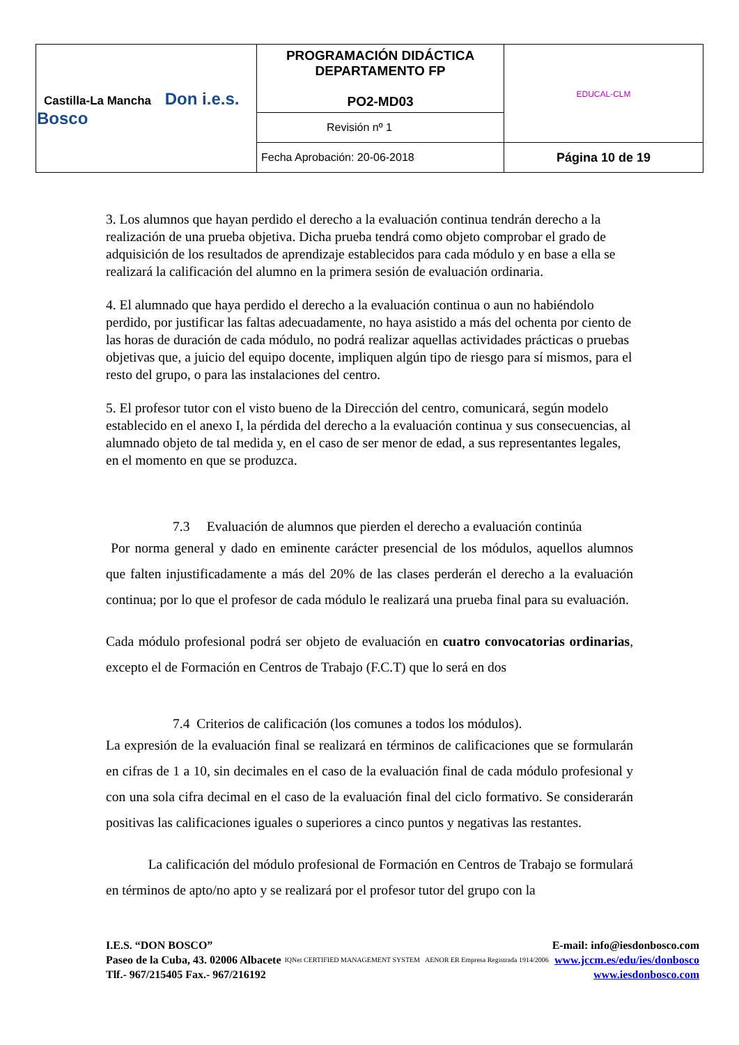| Castilla-La Mancha Don i.e.s. Bosco | PROGRAMACIÓN DIDÁCTICA DEPARTAMENTO FP PO2-MD03 | EDUCAL-CLM |
| | Revisión nº 1 | |
| | Fecha Aprobación: 20-06-2018 | Página 10 de 19 |
3. Los alumnos que hayan perdido el derecho a la evaluación continua tendrán derecho a la realización de una prueba objetiva. Dicha prueba tendrá como objeto comprobar el grado de adquisición de los resultados de aprendizaje establecidos para cada módulo y en base a ella se realizará la calificación del alumno en la primera sesión de evaluación ordinaria.
4. El alumnado que haya perdido el derecho a la evaluación continua o aun no habiéndolo perdido, por justificar las faltas adecuadamente, no haya asistido a más del ochenta por ciento de las horas de duración de cada módulo, no podrá realizar aquellas actividades prácticas o pruebas objetivas que, a juicio del equipo docente, impliquen algún tipo de riesgo para sí mismos, para el resto del grupo, o para las instalaciones del centro.
5. El profesor tutor con el visto bueno de la Dirección del centro, comunicará, según modelo establecido en el anexo I, la pérdida del derecho a la evaluación continua y sus consecuencias, al alumnado objeto de tal medida y, en el caso de ser menor de edad, a sus representantes legales, en el momento en que se produzca.
7.3 Evaluación de alumnos que pierden el derecho a evaluación continúa
Por norma general y dado en eminente carácter presencial de los módulos, aquellos alumnos que falten injustificadamente a más del 20% de las clases perderán el derecho a la evaluación continua; por lo que el profesor de cada módulo le realizará una prueba final para su evaluación.
Cada módulo profesional podrá ser objeto de evaluación en cuatro convocatorias ordinarias, excepto el de Formación en Centros de Trabajo (F.C.T) que lo será en dos
7.4 Criterios de calificación (los comunes a todos los módulos).
La expresión de la evaluación final se realizará en términos de calificaciones que se formularán en cifras de 1 a 10, sin decimales en el caso de la evaluación final de cada módulo profesional y con una sola cifra decimal en el caso de la evaluación final del ciclo formativo. Se considerarán positivas las calificaciones iguales o superiores a cinco puntos y negativas las restantes.
La calificación del módulo profesional de Formación en Centros de Trabajo se formulará en términos de apto/no apto y se realizará por el profesor tutor del grupo con la
I.E.S. “DON BOSCO”
Paseo de la Cuba, 43. 02006 Albacete
Tlf.- 967/215405 Fax.- 967/216192
IQNet CERTIFIED MANAGEMENT SYSTEM AENOR ER Empresa Registrada 1914/2006
E-mail: info@iesdonbosco.com
www.jccm.es/edu/ies/donbosco
www.iesdonbosco.com